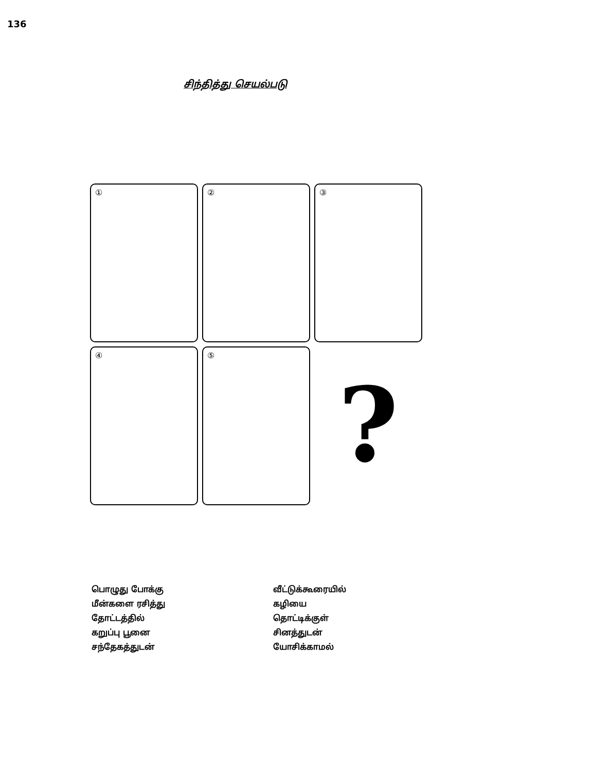136
சிந்தித்து செயல்படு
①
②
③
④
⑤
?
பொழுது போக்கு
மீன்களை ரசித்து
தோட்டத்தில்
கறுப்பு பூனை
சந்தேகத்துடன்
வீட்டுக்கூரையில்
கழியை
தொட்டிக்குள்
சினத்துடன்
யோசிக்காமல்